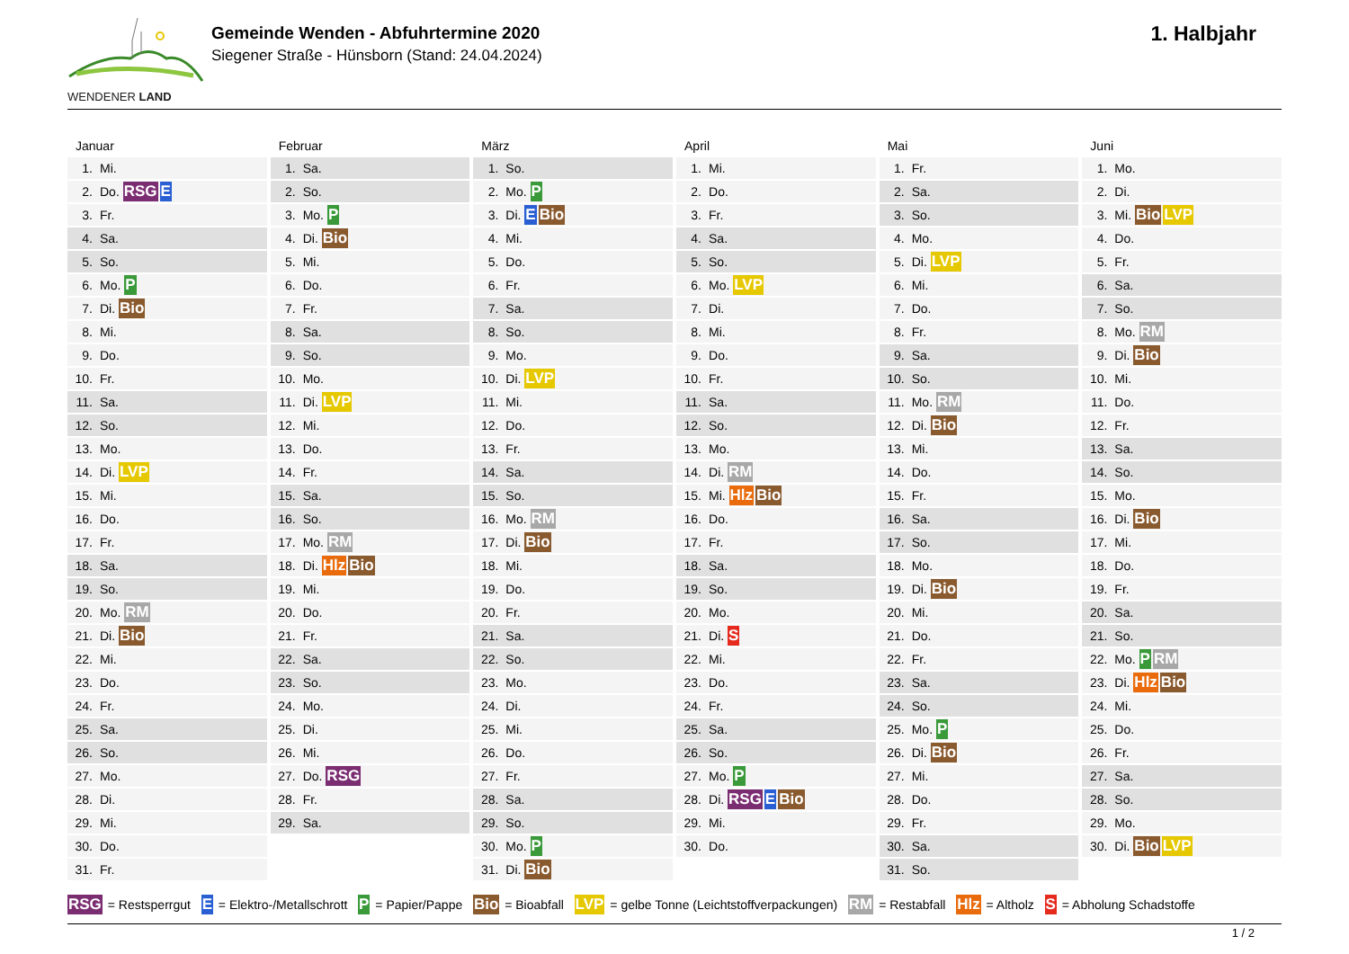WENDENER LAND
Gemeinde Wenden - Abfuhrtermine 2020
Siegener Straße - Hünsborn (Stand: 24.04.2024)
1. Halbjahr
Januar
| 1. | Mi. |
| 2. | Do. RSG E |
| 3. | Fr. |
| 4. | Sa. |
| 5. | So. |
| 6. | Mo. P |
| 7. | Di. Bio |
| 8. | Mi. |
| 9. | Do. |
| 10. | Fr. |
| 11. | Sa. |
| 12. | So. |
| 13. | Mo. |
| 14. | Di. LVP |
| 15. | Mi. |
| 16. | Do. |
| 17. | Fr. |
| 18. | Sa. |
| 19. | So. |
| 20. | Mo. RM |
| 21. | Di. Bio |
| 22. | Mi. |
| 23. | Do. |
| 24. | Fr. |
| 25. | Sa. |
| 26. | So. |
| 27. | Mo. |
| 28. | Di. |
| 29. | Mi. |
| 30. | Do. |
| 31. | Fr. |
Februar
| 1. | Sa. |
| 2. | So. |
| 3. | Mo. P |
| 4. | Di. Bio |
| 5. | Mi. |
| 6. | Do. |
| 7. | Fr. |
| 8. | Sa. |
| 9. | So. |
| 10. | Mo. |
| 11. | Di. LVP |
| 12. | Mi. |
| 13. | Do. |
| 14. | Fr. |
| 15. | Sa. |
| 16. | So. |
| 17. | Mo. RM |
| 18. | Di. Hlz Bio |
| 19. | Mi. |
| 20. | Do. |
| 21. | Fr. |
| 22. | Sa. |
| 23. | So. |
| 24. | Mo. |
| 25. | Di. |
| 26. | Mi. |
| 27. | Do. RSG |
| 28. | Fr. |
| 29. | Sa. |
März
| 1. | So. |
| 2. | Mo. P |
| 3. | Di. E Bio |
| 4. | Mi. |
| 5. | Do. |
| 6. | Fr. |
| 7. | Sa. |
| 8. | So. |
| 9. | Mo. |
| 10. | Di. LVP |
| 11. | Mi. |
| 12. | Do. |
| 13. | Fr. |
| 14. | Sa. |
| 15. | So. |
| 16. | Mo. RM |
| 17. | Di. Bio |
| 18. | Mi. |
| 19. | Do. |
| 20. | Fr. |
| 21. | Sa. |
| 22. | So. |
| 23. | Mo. |
| 24. | Di. |
| 25. | Mi. |
| 26. | Do. |
| 27. | Fr. |
| 28. | Sa. |
| 29. | So. |
| 30. | Mo. P |
| 31. | Di. Bio |
April
| 1. | Mi. |
| 2. | Do. |
| 3. | Fr. |
| 4. | Sa. |
| 5. | So. |
| 6. | Mo. LVP |
| 7. | Di. |
| 8. | Mi. |
| 9. | Do. |
| 10. | Fr. |
| 11. | Sa. |
| 12. | So. |
| 13. | Mo. |
| 14. | Di. RM |
| 15. | Mi. Hlz Bio |
| 16. | Do. |
| 17. | Fr. |
| 18. | Sa. |
| 19. | So. |
| 20. | Mo. |
| 21. | Di. S |
| 22. | Mi. |
| 23. | Do. |
| 24. | Fr. |
| 25. | Sa. |
| 26. | So. |
| 27. | Mo. P |
| 28. | Di. RSG E Bio |
| 29. | Mi. |
| 30. | Do. |
Mai
| 1. | Fr. |
| 2. | Sa. |
| 3. | So. |
| 4. | Mo. |
| 5. | Di. LVP |
| 6. | Mi. |
| 7. | Do. |
| 8. | Fr. |
| 9. | Sa. |
| 10. | So. |
| 11. | Mo. RM |
| 12. | Di. Bio |
| 13. | Mi. |
| 14. | Do. |
| 15. | Fr. |
| 16. | Sa. |
| 17. | So. |
| 18. | Mo. |
| 19. | Di. Bio |
| 20. | Mi. |
| 21. | Do. |
| 22. | Fr. |
| 23. | Sa. |
| 24. | So. |
| 25. | Mo. P |
| 26. | Di. Bio |
| 27. | Mi. |
| 28. | Do. |
| 29. | Fr. |
| 30. | Sa. |
| 31. | So. |
Juni
| 1. | Mo. |
| 2. | Di. |
| 3. | Mi. Bio LVP |
| 4. | Do. |
| 5. | Fr. |
| 6. | Sa. |
| 7. | So. |
| 8. | Mo. RM |
| 9. | Di. Bio |
| 10. | Mi. |
| 11. | Do. |
| 12. | Fr. |
| 13. | Sa. |
| 14. | So. |
| 15. | Mo. |
| 16. | Di. Bio |
| 17. | Mi. |
| 18. | Do. |
| 19. | Fr. |
| 20. | Sa. |
| 21. | So. |
| 22. | Mo. P RM |
| 23. | Di. Hlz Bio |
| 24. | Mi. |
| 25. | Do. |
| 26. | Fr. |
| 27. | Sa. |
| 28. | So. |
| 29. | Mo. |
| 30. | Di. Bio LVP |
RSG = Restsperrgut E = Elektro-/Metallschrott P = Papier/Pappe Bio = Bioabfall LVP = gelbe Tonne (Leichtstoffverpackungen) RM = Restabfall Hlz = Altholz S = Abholung Schadstoffe
1 / 2